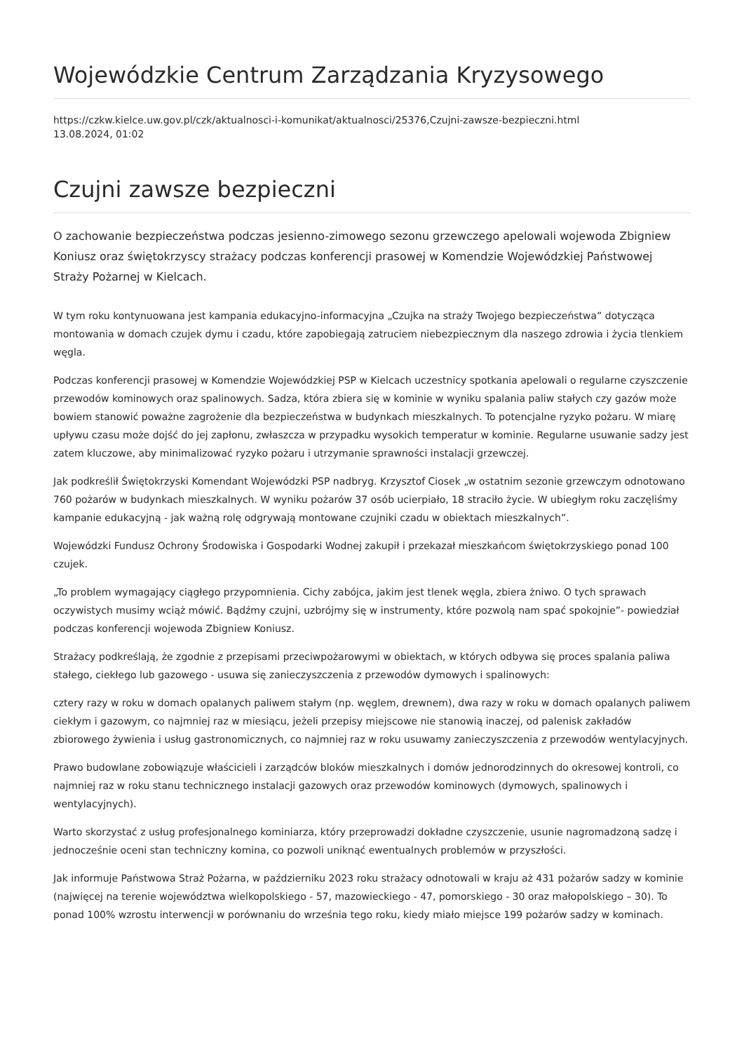Wojewódzkie Centrum Zarządzania Kryzysowego
https://czkw.kielce.uw.gov.pl/czk/aktualnosci-i-komunikat/aktualnosci/25376,Czujni-zawsze-bezpieczni.html
13.08.2024, 01:02
Czujni zawsze bezpieczni
O zachowanie bezpieczeństwa podczas jesienno-zimowego sezonu grzewczego apelowali wojewoda Zbigniew Koniusz oraz świętokrzyscy strażacy podczas konferencji prasowej w Komendzie Wojewódzkiej Państwowej Straży Pożarnej w Kielcach.
W tym roku kontynuowana jest kampania edukacyjno-informacyjna „Czujka na straży Twojego bezpieczeństwa” dotycząca montowania w domach czujek dymu i czadu, które zapobiegają zatruciem niebezpiecznym dla naszego zdrowia i życia tlenkiem węgla.
Podczas konferencji prasowej w Komendzie Wojewódzkiej PSP w Kielcach uczestnicy spotkania apelowali o regularne czyszczenie przewodów kominowych oraz spalinowych. Sadza, która zbiera się w kominie w wyniku spalania paliw stałych czy gazów może bowiem stanowić poważne zagrożenie dla bezpieczeństwa w budynkach mieszkalnych. To potencjalne ryzyko pożaru. W miarę upływu czasu może dojść do jej zapłonu, zwłaszcza w przypadku wysokich temperatur w kominie. Regularne usuwanie sadzy jest zatem kluczowe, aby minimalizować ryzyko pożaru i utrzymanie sprawności instalacji grzewczej.
Jak podkreślił Świętokrzyski Komendant Wojewódzki PSP nadbryg. Krzysztof Ciosek „w ostatnim sezonie grzewczym odnotowano 760 pożarów w budynkach mieszkalnych. W wyniku pożarów 37 osób ucierpiało, 18 straciło życie. W ubiegłym roku zaczęliśmy kampanie edukacyjną - jak ważną rolę odgrywają montowane czujniki czadu w obiektach mieszkalnych”.
Wojewódzki Fundusz Ochrony Środowiska i Gospodarki Wodnej zakupił i przekazał mieszkańcom świętokrzyskiego ponad 100 czujek.
„To problem wymagający ciągłego przypomnienia. Cichy zabójca, jakim jest tlenek węgla, zbiera żniwo. O tych sprawach oczywistych musimy wciąż mówić. Bądźmy czujni, uzbrójmy się w instrumenty, które pozwolą nam spać spokojnie”- powiedział podczas konferencji wojewoda Zbigniew Koniusz.
Strażacy podkreślają, że zgodnie z przepisami przeciwpożarowymi w obiektach, w których odbywa się proces spalania paliwa stałego, ciekłego lub gazowego - usuwa się zanieczyszczenia z przewodów dymowych i spalinowych:
cztery razy w roku w domach opalanych paliwem stałym (np. węglem, drewnem), dwa razy w roku w domach opalanych paliwem ciekłym i gazowym, co najmniej raz w miesiącu, jeżeli przepisy miejscowe nie stanowią inaczej, od palenisk zakładów zbiorowego żywienia i usług gastronomicznych, co najmniej raz w roku usuwamy zanieczyszczenia z przewodów wentylacyjnych.
Prawo budowlane zobowiązuje właścicieli i zarządców bloków mieszkalnych i domów jednorodzinnych do okresowej kontroli, co najmniej raz w roku stanu technicznego instalacji gazowych oraz przewodów kominowych (dymowych, spalinowych i wentylacyjnych).
Warto skorzystać z usług profesjonalnego kominiarza, który przeprowadzi dokładne czyszczenie, usunie nagromadzoną sadzę i jednocześnie oceni stan techniczny komina, co pozwoli uniknąć ewentualnych problemów w przyszłości.
Jak informuje Państwowa Straż Pożarna, w październiku 2023 roku strażacy odnotowali w kraju aż 431 pożarów sadzy w kominie (najwięcej na terenie województwa wielkopolskiego - 57, mazowieckiego - 47, pomorskiego - 30 oraz małopolskiego – 30). To ponad 100% wzrostu interwencji w porównaniu do września tego roku, kiedy miało miejsce 199 pożarów sadzy w kominach.